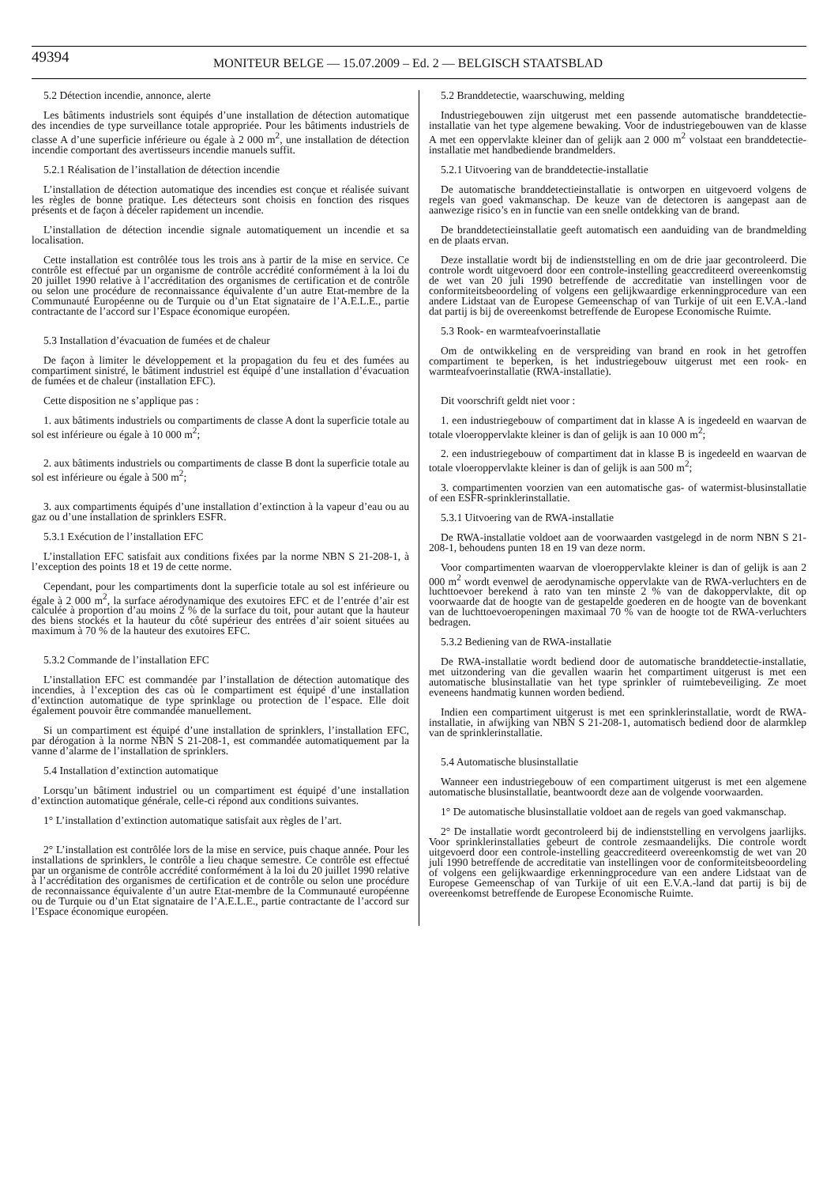49394
MONITEUR BELGE — 15.07.2009 – Ed. 2 — BELGISCH STAATSBLAD
5.2 Détection incendie, annonce, alerte
Les bâtiments industriels sont équipés d’une installation de détection automatique des incendies de type surveillance totale appropriée. Pour les bâtiments industriels de classe A d’une superficie inférieure ou égale à 2 000 m<sup>2</sup>, une installation de détection incendie comportant des avertisseurs incendie manuels suffit.
5.2.1 Réalisation de l’installation de détection incendie
L’installation de détection automatique des incendies est conçue et réalisée suivant les règles de bonne pratique. Les détecteurs sont choisis en fonction des risques présents et de façon à déceler rapidement un incendie.
L’installation de détection incendie signale automatiquement un incendie et sa localisation.
Cette installation est contrôlée tous les trois ans à partir de la mise en service. Ce contrôle est effectué par un organisme de contrôle accrédité conformément à la loi du 20 juillet 1990 relative à l’accréditation des organismes de certification et de contrôle ou selon une procédure de reconnaissance équivalente d’un autre Etat-membre de la Communauté Européenne ou de Turquie ou d’un Etat signataire de l’A.E.L.E., partie contractante de l’accord sur l’Espace économique européen.
5.3 Installation d’évacuation de fumées et de chaleur
De façon à limiter le développement et la propagation du feu et des fumées au compartiment sinistré, le bâtiment industriel est équipé d’une installation d’évacuation de fumées et de chaleur (installation EFC).
Cette disposition ne s’applique pas :
1. aux bâtiments industriels ou compartiments de classe A dont la superficie totale au sol est inférieure ou égale à 10 000 m<sup>2</sup>;
2. aux bâtiments industriels ou compartiments de classe B dont la superficie totale au sol est inférieure ou égale à 500 m<sup>2</sup>;
3. aux compartiments équipés d’une installation d’extinction à la vapeur d’eau ou au gaz ou d’une installation de sprinklers ESFR.
5.3.1 Exécution de l’installation EFC
L’installation EFC satisfait aux conditions fixées par la norme NBN S 21-208-1, à l’exception des points 18 et 19 de cette norme.
Cependant, pour les compartiments dont la superficie totale au sol est inférieure ou égale à 2 000 m<sup>2</sup>, la surface aérodynamique des exutoires EFC et de l’entrée d’air est calculée à proportion d’au moins 2 % de la surface du toit, pour autant que la hauteur des biens stockés et la hauteur du côté supérieur des entrées d’air soient situées au maximum à 70 % de la hauteur des exutoires EFC.
5.3.2 Commande de l’installation EFC
L’installation EFC est commandée par l’installation de détection automatique des incendies, à l’exception des cas où le compartiment est équipé d’une installation d’extinction automatique de type sprinklage ou protection de l’espace. Elle doit également pouvoir être commandée manuellement.
Si un compartiment est équipé d’une installation de sprinklers, l’installation EFC, par dérogation à la norme NBN S 21-208-1, est commandée automatiquement par la vanne d’alarme de l’installation de sprinklers.
5.4 Installation d’extinction automatique
Lorsqu’un bâtiment industriel ou un compartiment est équipé d’une installation d’extinction automatique générale, celle-ci répond aux conditions suivantes.
1° L’installation d’extinction automatique satisfait aux règles de l’art.
2° L’installation est contrôlée lors de la mise en service, puis chaque année. Pour les installations de sprinklers, le contrôle a lieu chaque semestre. Ce contrôle est effectué par un organisme de contrôle accrédité conformément à la loi du 20 juillet 1990 relative à l’accréditation des organismes de certification et de contrôle ou selon une procédure de reconnaissance équivalente d’un autre Etat-membre de la Communauté européenne ou de Turquie ou d’un Etat signataire de l’A.E.L.E., partie contractante de l’accord sur l’Espace économique européen.
5.2 Branddetectie, waarschuwing, melding
Industriegebouwen zijn uitgerust met een passende automatische branddetectie-installatie van het type algemene bewaking. Voor de industriegebouwen van de klasse A met een oppervlakte kleiner dan of gelijk aan 2 000 m<sup>2</sup> volstaat een branddetectie-installatie met handbediende brandmelders.
5.2.1 Uitvoering van de branddetectie-installatie
De automatische branddetectieinstallatie is ontworpen en uitgevoerd volgens de regels van goed vakmanschap. De keuze van de detectoren is aangepast aan de aanwezige risico’s en in functie van een snelle ontdekking van de brand.
De branddetectieinstallatie geeft automatisch een aanduiding van de brandmelding en de plaats ervan.
Deze installatie wordt bij de indienststelling en om de drie jaar gecontroleerd. Die controle wordt uitgevoerd door een controle-instelling geaccrediteerd overeenkomstig de wet van 20 juli 1990 betreffende de accreditatie van instellingen voor de conformiteitsbeoordeling of volgens een gelijkwaardige erkenningprocedure van een andere Lidstaat van de Europese Gemeenschap of van Turkije of uit een E.V.A.-land dat partij is bij de overeenkomst betreffende de Europese Economische Ruimte.
5.3 Rook- en warmteafvoerinstallatie
Om de ontwikkeling en de verspreiding van brand en rook in het getroffen compartiment te beperken, is het industriegebouw uitgerust met een rook- en warmteafvoerinstallatie (RWA-installatie).
Dit voorschrift geldt niet voor :
1. een industriegebouw of compartiment dat in klasse A is ingedeeld en waarvan de totale vloeroppervlakte kleiner is dan of gelijk is aan 10 000 m<sup>2</sup>;
2. een industriegebouw of compartiment dat in klasse B is ingedeeld en waarvan de totale vloeroppervlakte kleiner is dan of gelijk is aan 500 m<sup>2</sup>;
3. compartimenten voorzien van een automatische gas- of watermist-blusinstallatie of een ESFR-sprinklerinstallatie.
5.3.1 Uitvoering van de RWA-installatie
De RWA-installatie voldoet aan de voorwaarden vastgelegd in de norm NBN S 21-208-1, behoudens punten 18 en 19 van deze norm.
Voor compartimenten waarvan de vloeroppervlakte kleiner is dan of gelijk is aan 2 000 m<sup>2</sup> wordt evenwel de aerodynamische oppervlakte van de RWA-verluchters en de luchttoevoer berekend à rato van ten minste 2 % van de dakoppervlakte, dit op voorwaarde dat de hoogte van de gestapelde goederen en de hoogte van de bovenkant van de luchttoevoeropeningen maximaal 70 % van de hoogte tot de RWA-verluchters bedragen.
5.3.2 Bediening van de RWA-installatie
De RWA-installatie wordt bediend door de automatische branddetectie-installatie, met uitzondering van die gevallen waarin het compartiment uitgerust is met een automatische blusinstallatie van het type sprinkler of ruimtebeveiliging. Ze moet eveneens handmatig kunnen worden bediend.
Indien een compartiment uitgerust is met een sprinklerinstallatie, wordt de RWA-installatie, in afwijking van NBN S 21-208-1, automatisch bediend door de alarmklep van de sprinklerinstallatie.
5.4 Automatische blusinstallatie
Wanneer een industriegebouw of een compartiment uitgerust is met een algemene automatische blusinstallatie, beantwoordt deze aan de volgende voorwaarden.
1° De automatische blusinstallatie voldoet aan de regels van goed vakmanschap.
2° De installatie wordt gecontroleerd bij de indienststelling en vervolgens jaarlijks. Voor sprinklerinstallaties gebeurt de controle zesmaandelijks. Die controle wordt uitgevoerd door een controle-instelling geaccrediteerd overeenkomstig de wet van 20 juli 1990 betreffende de accreditatie van instellingen voor de conformiteitsbeoordeling of volgens een gelijkwaardige erkenningprocedure van een andere Lidstaat van de Europese Gemeenschap of van Turkije of uit een E.V.A.-land dat partij is bij de overeenkomst betreffende de Europese Economische Ruimte.